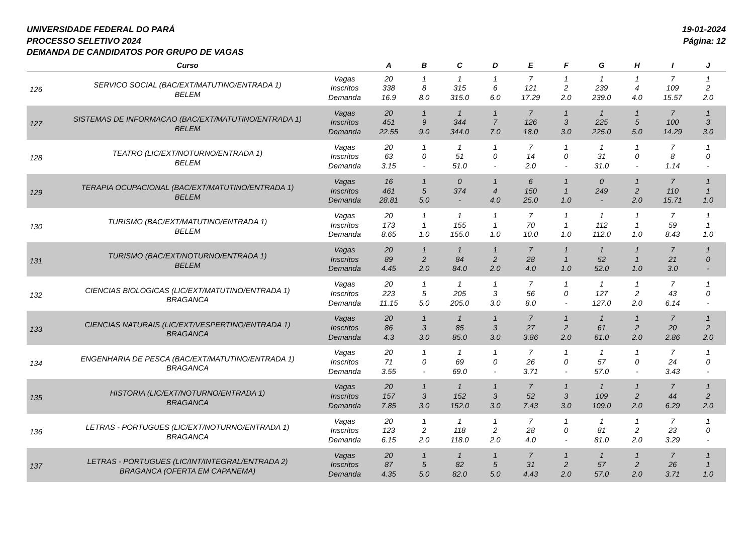19-01-2024
Página: 12
UNIVERSIDADE FEDERAL DO PARÁ
PROCESSO SELETIVO 2024
DEMANDA DE CANDIDATOS POR GRUPO DE VAGAS
| | Curso | | A | B | C | D | E | F | G | H | I | J |
| --- | --- | --- | --- | --- | --- | --- | --- | --- | --- | --- | --- | --- |
| 126 | SERVICO SOCIAL (BAC/EXT/MATUTINO/ENTRADA 1) BELEM | Vagas | 20 | 1 | 1 | 1 | 7 | 1 | 1 | 1 | 7 | 1 |
| | | Inscritos | 338 | 8 | 315 | 6 | 121 | 2 | 239 | 4 | 109 | 2 |
| | | Demanda | 16.9 | 8.0 | 315.0 | 6.0 | 17.29 | 2.0 | 239.0 | 4.0 | 15.57 | 2.0 |
| 127 | SISTEMAS DE INFORMACAO (BAC/EXT/MATUTINO/ENTRADA 1) BELEM | Vagas | 20 | 1 | 1 | 1 | 7 | 1 | 1 | 1 | 7 | 1 |
| | | Inscritos | 451 | 9 | 344 | 7 | 126 | 3 | 225 | 5 | 100 | 3 |
| | | Demanda | 22.55 | 9.0 | 344.0 | 7.0 | 18.0 | 3.0 | 225.0 | 5.0 | 14.29 | 3.0 |
| 128 | TEATRO (LIC/EXT/NOTURNO/ENTRADA 1) BELEM | Vagas | 20 | 1 | 1 | 1 | 7 | 1 | 1 | 1 | 7 | 1 |
| | | Inscritos | 63 | 0 | 51 | 0 | 14 | 0 | 31 | 0 | 8 | 0 |
| | | Demanda | 3.15 | - | 51.0 | - | 2.0 | - | 31.0 | - | 1.14 | - |
| 129 | TERAPIA OCUPACIONAL (BAC/EXT/MATUTINO/ENTRADA 1) BELEM | Vagas | 16 | 1 | 0 | 1 | 6 | 1 | 0 | 1 | 7 | 1 |
| | | Inscritos | 461 | 5 | 374 | 4 | 150 | 1 | 249 | 2 | 110 | 1 |
| | | Demanda | 28.81 | 5.0 | - | 4.0 | 25.0 | 1.0 | - | 2.0 | 15.71 | 1.0 |
| 130 | TURISMO (BAC/EXT/MATUTINO/ENTRADA 1) BELEM | Vagas | 20 | 1 | 1 | 1 | 7 | 1 | 1 | 1 | 7 | 1 |
| | | Inscritos | 173 | 1 | 155 | 1 | 70 | 1 | 112 | 1 | 59 | 1 |
| | | Demanda | 8.65 | 1.0 | 155.0 | 1.0 | 10.0 | 1.0 | 112.0 | 1.0 | 8.43 | 1.0 |
| 131 | TURISMO (BAC/EXT/NOTURNO/ENTRADA 1) BELEM | Vagas | 20 | 1 | 1 | 1 | 7 | 1 | 1 | 1 | 7 | 1 |
| | | Inscritos | 89 | 2 | 84 | 2 | 28 | 1 | 52 | 1 | 21 | 0 |
| | | Demanda | 4.45 | 2.0 | 84.0 | 2.0 | 4.0 | 1.0 | 52.0 | 1.0 | 3.0 | - |
| 132 | CIENCIAS BIOLOGICAS (LIC/EXT/MATUTINO/ENTRADA 1) BRAGANCA | Vagas | 20 | 1 | 1 | 1 | 7 | 1 | 1 | 1 | 7 | 1 |
| | | Inscritos | 223 | 5 | 205 | 3 | 56 | 0 | 127 | 2 | 43 | 0 |
| | | Demanda | 11.15 | 5.0 | 205.0 | 3.0 | 8.0 | - | 127.0 | 2.0 | 6.14 | - |
| 133 | CIENCIAS NATURAIS (LIC/EXT/VESPERTINO/ENTRADA 1) BRAGANCA | Vagas | 20 | 1 | 1 | 1 | 7 | 1 | 1 | 1 | 7 | 1 |
| | | Inscritos | 86 | 3 | 85 | 3 | 27 | 2 | 61 | 2 | 20 | 2 |
| | | Demanda | 4.3 | 3.0 | 85.0 | 3.0 | 3.86 | 2.0 | 61.0 | 2.0 | 2.86 | 2.0 |
| 134 | ENGENHARIA DE PESCA (BAC/EXT/MATUTINO/ENTRADA 1) BRAGANCA | Vagas | 20 | 1 | 1 | 1 | 7 | 1 | 1 | 1 | 7 | 1 |
| | | Inscritos | 71 | 0 | 69 | 0 | 26 | 0 | 57 | 0 | 24 | 0 |
| | | Demanda | 3.55 | - | 69.0 | - | 3.71 | - | 57.0 | - | 3.43 | - |
| 135 | HISTORIA (LIC/EXT/NOTURNO/ENTRADA 1) BRAGANCA | Vagas | 20 | 1 | 1 | 1 | 7 | 1 | 1 | 1 | 7 | 1 |
| | | Inscritos | 157 | 3 | 152 | 3 | 52 | 3 | 109 | 2 | 44 | 2 |
| | | Demanda | 7.85 | 3.0 | 152.0 | 3.0 | 7.43 | 3.0 | 109.0 | 2.0 | 6.29 | 2.0 |
| 136 | LETRAS - PORTUGUES (LIC/EXT/NOTURNO/ENTRADA 1) BRAGANCA | Vagas | 20 | 1 | 1 | 1 | 7 | 1 | 1 | 1 | 7 | 1 |
| | | Inscritos | 123 | 2 | 118 | 2 | 28 | 0 | 81 | 2 | 23 | 0 |
| | | Demanda | 6.15 | 2.0 | 118.0 | 2.0 | 4.0 | - | 81.0 | 2.0 | 3.29 | - |
| 137 | LETRAS - PORTUGUES (LIC/INT/INTEGRAL/ENTRADA 2) BRAGANCA (OFERTA EM CAPANEMA) | Vagas | 20 | 1 | 1 | 1 | 7 | 1 | 1 | 1 | 7 | 1 |
| | | Inscritos | 87 | 5 | 82 | 5 | 31 | 2 | 57 | 2 | 26 | 1 |
| | | Demanda | 4.35 | 5.0 | 82.0 | 5.0 | 4.43 | 2.0 | 57.0 | 2.0 | 3.71 | 1.0 |